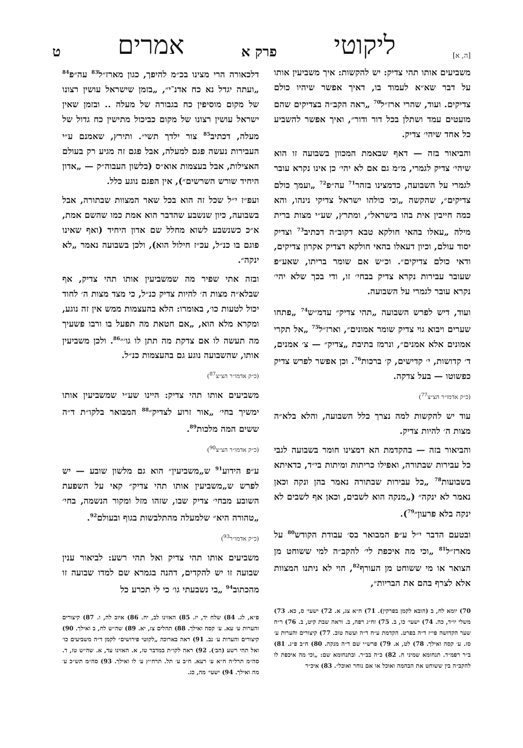[ה, א] ליקוטי פרק א אמרים ט
משביעים אותו תהי צדיק: יש להקשות: איך משביעין אותו על דבר שא״א לעמוד בו, דאיך אפשר שיהיו כולם צדיקים. ועוד, שהרי ארז״ל<sup>70</sup> „ראה הקב״ה בצדיקים שהם מועטים עמד ושתלן בכל דור ודור״, ואיך אפשר להשביע כל אחד שיהי׳ צדיק.
והביאור בזה — דאף שבאמת המכוון בשבועה זו הוא שיהי׳ צדיק לגמרי, מ״מ גם אם לא יהי׳ כן אינו נקרא עובר לגמרי על השבועה, כדמצינו בזהר<sup>71</sup> עה״פ<sup>72</sup> „ועמך כולם צדיקים״, שהקשה „וכי כולהו ישראל צדיקי נינהו, והא כמה חייבין אית בהו בישראל״, ומתרץ, שע״י מצות ברית מילה „עאלו בהאי חולקא טבא דקוב״ה דכתיב<sup>73</sup> וצדיק יסוד עולם, וכיון דעאלו בהאי חולקא דצדיק אקרון צדיקים, ודאי כולם צדיקים״. וכ״ש אם שומר בריתו, שאע״פ שעובר עבירות נקרא צדיק בבחי׳ זו, ודי בכך שלא יהי׳ נקרא עובר לגמרי על השבועה.
ועוד, דיש לפרש השבועה „תהי צדיק״ עדמ״ש<sup>74</sup> „פתחו שערים ויבוא גוי צדיק שומר אמונים״, וארז״ל<sup>75</sup> „אל תקרי אמונים אלא אמנים״, ונרמז בתיבת „צדיק״ — צ׳ אמנים, ד׳ קדושות, י׳ קדישים, ק׳ ברכות<sup>76</sup>. וכן אפשר לפרש צדיק כפשוטו — בעל צדקה.
(כ״ק אדמו״ר הצ״צ<sup>77</sup>)
עוד יש להקשות למה נצרך כלל השבועה, והלא בלא״ה מצות ה׳ להיות צדיק.
והביאור בזה — בהקדמת הא דמצינו חומר בשבועה לגבי כל עבירות שבתורה, ואפילו כריתות ומיתות בי״ד, כדאיתא בשבועות<sup>78</sup> „כל עבירות שבתורה נאמר בהן ונקה וכאן נאמר לא ינקה״ („מנקה הוא לשבים, וכאן אף לשבים לא ינקה בלא פרעון״<sup>79</sup>).
ובטעם הדבר י״ל ע״פ המבואר בס׳ עבודת הקודש<sup>80</sup> על מארז״ל<sup>81</sup> „וכי מה איכפת לי׳ להקב״ה למי ששוחט מן הצואר או מי ששוחט מן העורף<sup>82</sup>, הוי לא ניתנו המצוות אלא לצרף בהם את הבריות״,
70) יומא לח, ב (הובא לקמן בפרקין). 71) ח״א צג, א. 72) ישעי׳ ס, כא. 73) משלי יו״ד, כה. 74) ישעי׳ כו, ב. 75) זח״ג רפה, ב. וראה שבת קיט, ב. 76) ר״ח שער הקדושה פי״ז ד״ה בפרט. הקדמת ע״ח ד״ה ועשה טוב. 77) קיצורים והערות ע׳ סז. ע׳ קסה ואילך. 78) לט, א. 79) פרש״י שם ד״ה מנקה. 80) ח״ב פ״ג. 81) ב״ר רפמ״ד. תנחומא שמיני ח. 82) כ״ה בב״ר. ובתנחומא שם: „וכי מה איכפת לו להקב״ה בין ששוחט את הבהמה ואוכל או אם נוחר ואוכל״. 83) איכ״ר
דלכאורה הרי מצינו בכ״מ להיפך, כגון מארז״ל<sup>83</sup> עה״פ<sup>84</sup> „ועתה יגדל נא כח אדנ־י״, „בזמן שישראל עושין רצונו של מקום מוסיפין כח בגבורה של מעלה .. ובזמן שאין ישראל עושין רצונו של מקום כביכול מתישין כח גדול של מעלה, דכתיב<sup>85</sup> צור ילדך תשי״. ותירץ, שאמנם ע״י העבירות נעשה פגם למעלה, אבל פגם זה מגיע רק בעולם האצילות, אבל בעצמות אוא״ס (בלשון העבוה״ק — „אדון היחיד שורש השרשים״), אין הפגם נוגע כלל.
ועפ״ז י״ל שכל זה הוא בכל שאר המצוות שבתורה, אבל בשבועה, כיון שנשבע שהדבר הוא אמת כמו שהשם אמת, א״כ כשנשבע לשוא מחלל שם אדון היחיד (ואף שאינו פוגם בו כנ״ל, עכ״ז חילול הוא), ולכן בשבועה נאמר „לא ינקה״.
ובזה אתי שפיר מה שמשביעין אותו תהי צדיק, אף שבלא״ה מצות ה׳ להיות צדיק כנ״ל, כי מצד מצות ה׳ לחוד יכול לטעות כו׳, באומרו: הלא בהעצמות ממש אין זה נוגע, ומקרא מלא הוא, „אם חטאת מה תפעל בו ורבו פשעיך מה תעשה לו אם צדקת מה תתן לו גו׳״<sup>86</sup>. ולכן משביעין אותו, שהשבועה נוגע גם בהעצמות כנ״ל.
(כ״ק אדמו״ר הצ״צ<sup>87</sup>)
משביעים אותו תהי צדיק: היינו שע״י שמשביעין אותו ימשיך בחי׳ „אור זרוע לצדיק״<sup>88</sup> המבואר בלקו״ת ד״ה ששים המה מלכות<sup>89</sup>.
(כ״ק אדמו״ר הצ״צ<sup>90</sup>)
ע״פ הידוע<sup>91</sup> ש„משביעין״ הוא גם מלשון שובע — יש לפרש ש„משביעין אותו תהי צדיק״ קאי על השפעת השובע מבחי׳ צדיק שבו, שזהו מזל ומקור הנשמה, בחי׳ „טהורה היא״ שלמעלה מהתלבשות בגוף ובעולם<sup>92</sup>.
(כ״ק אדמו״ר<sup>93</sup>)
משביעים אותו תהי צדיק ואל תהי רשע: לביאור ענין שבועה זו יש להקדים, דהנה בגמרא שם למדו שבועה זו מהכתוב<sup>94</sup> „בי נשבעתי גו׳ כי לי תכרע כל
פ״א, לג. 84) שלח יד, יז. 85) האזינו לב, יח. 86) איוב לה, ו. 87) קיצורים והערות ע׳ עא. ע׳ קסה ואילך. 88) תהלים צז, יא. 89) שה״ש לח, ב ואילך. 90) קיצורים והערות ע׳ נב. 91) ראה בארוכה „לקוטי פירושים״ לקמן ד״ה משביעים כו׳ ואל תהי רשע (הב׳). 92) ראה לקו״ת במדבר טז, א. האזינו עד, א. שה״ש טז, ד. סה״מ תרל״ה ח״א ע׳ רעא. ח״ב ע׳ תל. תרח״ץ ע׳ לו ואילך. 93) סה״מ תש״כ ע׳ מה ואילך. 94) ישעי׳ מה, כג.